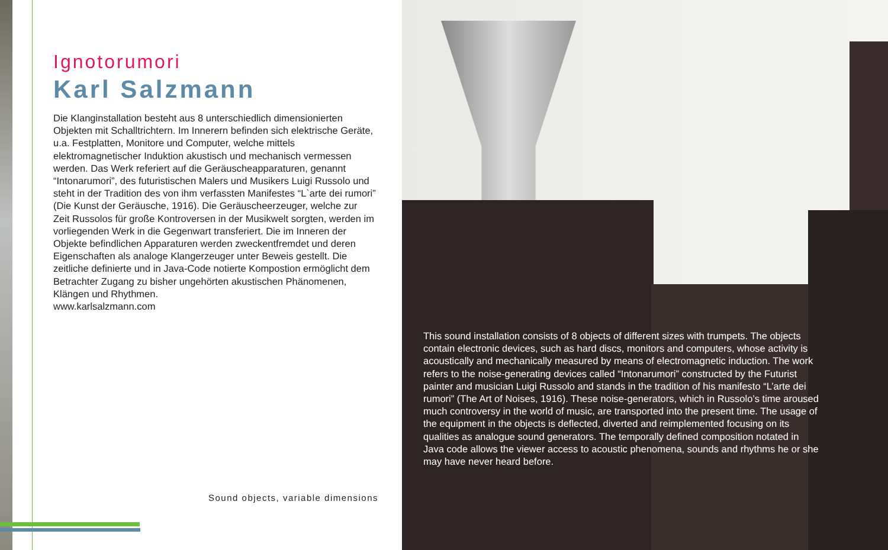Ignotorumori
Karl Salzmann
Die Klanginstallation besteht aus 8 unterschiedlich dimensionierten Objekten mit Schalltrichtern. Im Innerern befinden sich elektrische Geräte, u.a. Festplatten, Monitore und Computer, welche mittels elektromagnetischer Induktion akustisch und mechanisch vermessen werden. Das Werk referiert auf die Geräuscheapparaturen, genannt “Intonarumori”, des futuristischen Malers und Musikers Luigi Russolo und steht in der Tradition des von ihm verfassten Manifestes “L`arte dei rumori” (Die Kunst der Geräusche, 1916). Die Geräuscheerzeuger, welche zur Zeit Russolos für große Kontroversen in der Musikwelt sorgten, werden im vorliegenden Werk in die Gegenwart transferiert. Die im Inneren der Objekte befindlichen Apparaturen werden zweckentfremdet und deren Eigenschaften als analoge Klangerzeuger unter Beweis gestellt. Die zeitliche definierte und in Java-Code notierte Kompostion ermöglicht dem Betrachter Zugang zu bisher ungehörten akustischen Phänomenen, Klängen und Rhythmen.
www.karlsalzmann.com
This sound installation consists of 8 objects of different sizes with trumpets. The objects contain electronic devices, such as hard discs, monitors and computers, whose activity is acoustically and mechanically measured by means of electromagnetic induction. The work refers to the noise-generating devices called “Intonarumori” constructed by the Futurist painter and musician Luigi Russolo and stands in the tradition of his manifesto “L’arte dei rumori” (The Art of Noises, 1916). These noise-generators, which in Russolo’s time aroused much controversy in the world of music, are transported into the present time. The usage of the equipment in the objects is deflected, diverted and reimplemented focusing on its qualities as analogue sound generators. The temporally defined composition notated in Java code allows the viewer access to acoustic phenomena, sounds and rhythms he or she may have never heard before.
Sound objects, variable dimensions